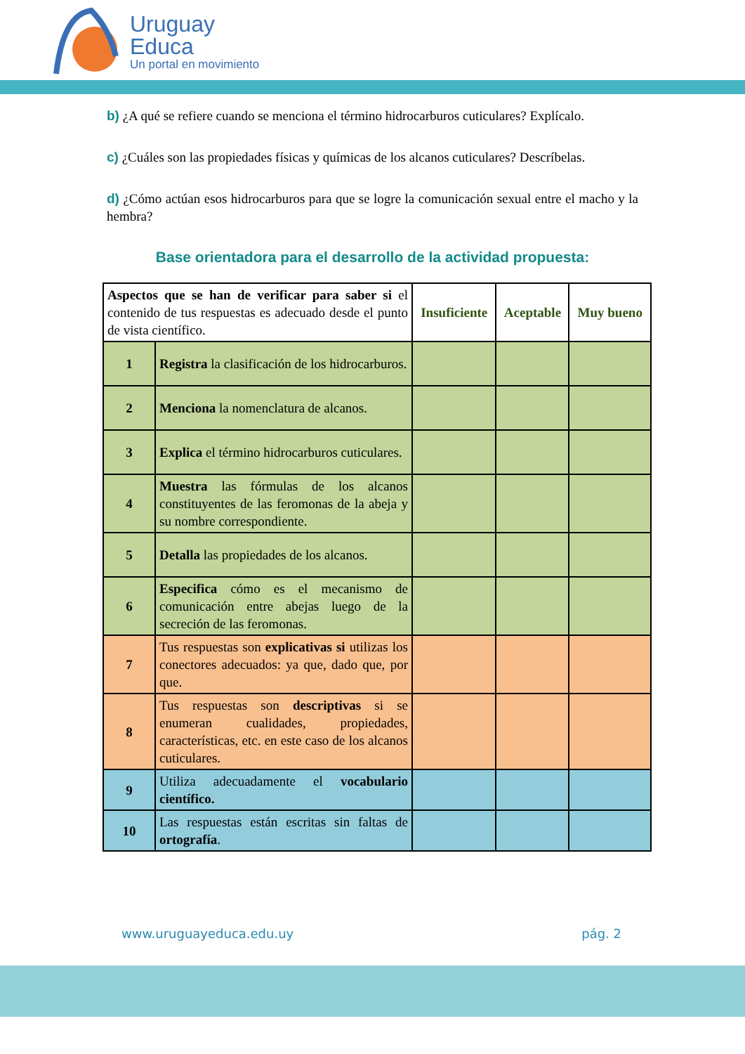Uruguay
Educa
Un portal en movimiento
b) ¿A qué se refiere cuando se menciona el término hidrocarburos cuticulares? Explícalo.
c) ¿Cuáles son las propiedades físicas y químicas de los alcanos cuticulares? Descríbelas.
d) ¿Cómo actúan esos hidrocarburos para que se logre la comunicación sexual entre el macho y la hembra?
Base orientadora para el desarrollo de la actividad propuesta:
| Aspectos que se han de verificar para saber si el contenido de tus respuestas es adecuado desde el punto de vista científico. | | Insuficiente | Aceptable | Muy bueno |
| 1 | Registra la clasificación de los hidrocarburos. | | | |
| 2 | Menciona la nomenclatura de alcanos. | | | |
| 3 | Explica el término hidrocarburos cuticulares. | | | |
| 4 | Muestra las fórmulas de los alcanos constituyentes de las feromonas de la abeja y su nombre correspondiente. | | | |
| 5 | Detalla las propiedades de los alcanos. | | | |
| 6 | Especifica cómo es el mecanismo de comunicación entre abejas luego de la secreción de las feromonas. | | | |
| 7 | Tus respuestas son explicativas si utilizas los conectores adecuados: ya que, dado que, por que. | | | |
| 8 | Tus respuestas son descriptivas si se enumeran cualidades, propiedades, características, etc. en este caso de los alcanos cuticulares. | | | |
| 9 | Utiliza adecuadamente el vocabulario científico. | | | |
| 10 | Las respuestas están escritas sin faltas de ortografía . | | | |
www.uruguayeduca.edu.uy pág. 2